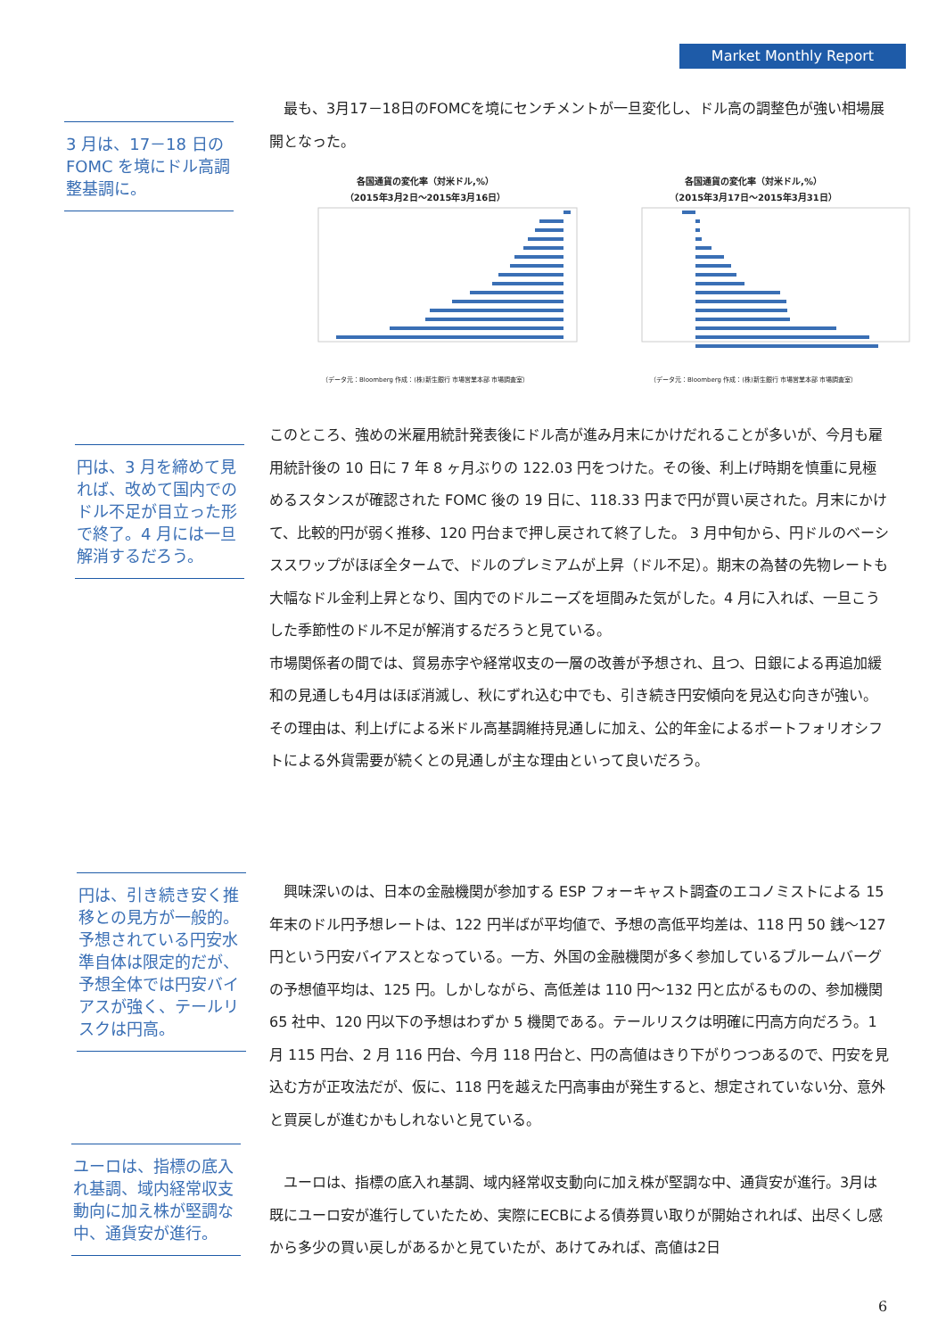Market Monthly Report
3 月は、17－18 日の FOMC を境にドル高調整基調に。
　最も、3月17－18日のFOMCを境にセンチメントが一旦変化し、ドル高の調整色が強い相場展開となった。
各国通貨の変化率（対米ドル,%）
（2015年3月2日～2015年3月16日）
（データ元：Bloomberg 作成：(株)新生銀行 市場営業本部 市場調査室）
各国通貨の変化率（対米ドル,%）
（2015年3月17日～2015年3月31日）
（データ元：Bloomberg 作成：(株)新生銀行 市場営業本部 市場調査室）
円は、3 月を締めて見れば、改めて国内でのドル不足が目立った形で終了。4 月には一旦解消するだろう。
このところ、強めの米雇用統計発表後にドル高が進み月末にかけだれることが多いが、今月も雇用統計後の 10 日に 7 年 8 ヶ月ぶりの 122.03 円をつけた。その後、利上げ時期を慎重に見極めるスタンスが確認された FOMC 後の 19 日に、118.33 円まで円が買い戻された。月末にかけて、比較的円が弱く推移、120 円台まで押し戻されて終了した。 3 月中旬から、円ドルのベーシススワップがほぼ全タームで、ドルのプレミアムが上昇（ドル不足）。期末の為替の先物レートも大幅なドル金利上昇となり、国内でのドルニーズを垣間みた気がした。4 月に入れば、一旦こうした季節性のドル不足が解消するだろうと見ている。
市場関係者の間では、貿易赤字や経常収支の一層の改善が予想され、且つ、日銀による再追加緩和の見通しも4月はほぼ消滅し、秋にずれ込む中でも、引き続き円安傾向を見込む向きが強い。その理由は、利上げによる米ドル高基調維持見通しに加え、公的年金によるポートフォリオシフトによる外貨需要が続くとの見通しが主な理由といって良いだろう。
円は、引き続き安く推移との見方が一般的。予想されている円安水準自体は限定的だが、予想全体では円安バイアスが強く、テールリスクは円高。
　興味深いのは、日本の金融機関が参加する ESP フォーキャスト調査のエコノミストによる 15 年末のドル円予想レートは、122 円半ばが平均値で、予想の高低平均差は、118 円 50 銭～127 円という円安バイアスとなっている。一方、外国の金融機関が多く参加しているブルームバーグの予想値平均は、125 円。しかしながら、高低差は 110 円～132 円と広がるものの、参加機関 65 社中、120 円以下の予想はわずか 5 機関である。テールリスクは明確に円高方向だろう。1 月 115 円台、2 月 116 円台、今月 118 円台と、円の高値はきり下がりつつあるので、円安を見込む方が正攻法だが、仮に、118 円を越えた円高事由が発生すると、想定されていない分、意外と買戻しが進むかもしれないと見ている。
ユーロは、指標の底入れ基調、域内経常収支動向に加え株が堅調な中、通貨安が進行。
　ユーロは、指標の底入れ基調、域内経常収支動向に加え株が堅調な中、通貨安が進行。3月は既にユーロ安が進行していたため、実際にECBによる債券買い取りが開始されれば、出尽くし感から多少の買い戻しがあるかと見ていたが、あけてみれば、高値は2日
6